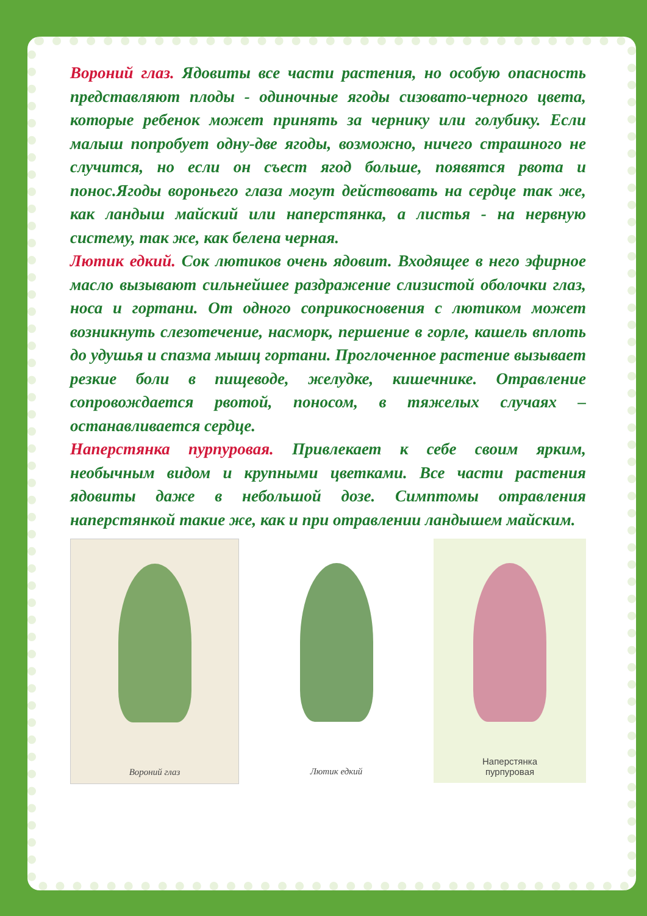Вороний глаз. Ядовиты все части растения, но особую опасность представляют плоды - одиночные ягоды сизовато-черного цвета, которые ребенок может принять за чернику или голубику. Если малыш попробует одну-две ягоды, возможно, ничего страшного не случится, но если он съест ягод больше, появятся рвота и понос.Ягоды вороньего глаза могут действовать на сердце так же, как ландыш майский или наперстянка, а листья - на нервную систему, так же, как белена черная.
Лютик едкий. Сок лютиков очень ядовит. Входящее в него эфирное масло вызывают сильнейшее раздражение слизистой оболочки глаз, носа и гортани. От одного соприкосновения с лютиком может возникнуть слезотечение, насморк, першение в горле, кашель вплоть до удушья и спазма мышц гортани. Проглоченное растение вызывает резкие боли в пищеводе, желудке, кишечнике. Отравление сопровождается рвотой, поносом, в тяжелых случаях – останавливается сердце.
Наперстянка пурпуровая. Привлекает к себе своим ярким, необычным видом и крупными цветками. Все части растения ядовиты даже в небольшой дозе. Симптомы отравления наперстянкой такие же, как и при отравлении ландышем майским.
Вороний глаз Лютик едкий Наперстянка
пурпуровая